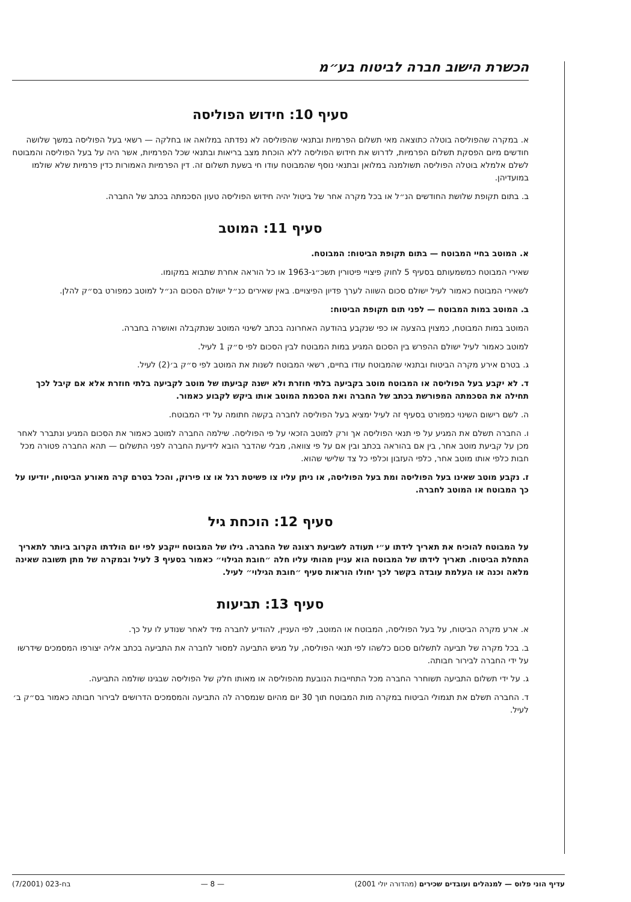הכשרת הישוב חברה לביטוח בע״מ
סעיף 10: חידוש הפוליסה
א. במקרה שהפוליסה בוטלה כתוצאה מאי תשלום הפרמיות ובתנאי שהפוליסה לא נפדתה במלואה או בחלקה — רשאי בעל הפוליסה במשך שלושה חודשים מיום הפסקת תשלום הפרמיות, לדרוש את חידוש הפוליסה ללא הוכחת מצב בריאות ובתנאי שכל הפרמיות, אשר היה על בעל הפוליסה והמבוטח לשלם אלמלא בוטלה הפוליסה תשולמנה במלואן ובתנאי נוסף שהמבוטח עודו חי בשעת תשלום זה. דין הפרמיות האמורות כדין פרמיות שלא שולמו במועדיהן.
ב. בתום תקופת שלושת החודשים הנ״ל או בכל מקרה אחר של ביטול יהיה חידוש הפוליסה טעון הסכמתה בכתב של החברה.
סעיף 11: המוטב
א. המוטב בחיי המבוטח — בתום תקופת הביטוח: המבוטח.
שאירי המבוטח כמשמעותם בסעיף 5 לחוק פיצויי פיטורין תשכ״ג-1963 או כל הוראה אחרת שתבוא במקומו.
לשאירי המבוטח כאמור לעיל ישולם סכום השווה לערך פדיון הפיצויים. באין שאירים כנ״ל ישולם הסכום הנ״ל למוטב כמפורט בס״ק להלן.
ב. המוטב במות המבוטח — לפני תום תקופת הביטוח:
המוטב במות המבוטח, כמצוין בהצעה או כפי שנקבע בהודעה האחרונה בכתב לשינוי המוטב שנתקבלה ואושרה בחברה.
למוטב כאמור לעיל ישולם ההפרש בין הסכום המגיע במות המבוטח לבין הסכום לפי ס״ק 1 לעיל.
ג. בטרם אירע מקרה הביטוח ובתנאי שהמבוטח עודו בחיים, רשאי המבוטח לשנות את המוטב לפי ס״ק ב׳(2) לעיל.
ד. לא יקבע בעל הפוליסה או המבוטח מוטב בקביעה בלתי חוזרת ולא ישנה קביעתו של מוטב לקביעה בלתי חוזרת אלא אם קיבל לכך תחילה את הסכמתה המפורשת בכתב של החברה ואת הסכמת המוטב אותו ביקש לקבוע כאמור.
ה. לשם רישום השינוי כמפורט בסעיף זה לעיל ימציא בעל הפוליסה לחברה בקשה חתומה על ידי המבוטח.
ו. החברה תשלם את המגיע על פי תנאי הפוליסה אך ורק למוטב הזכאי על פי הפוליסה. שילמה החברה למוטב כאמור את הסכום המגיע ונתברר לאחר מכן על קביעת מוטב אחר, בין אם בהוראה בכתב ובין אם על פי צוואה, מבלי שהדבר הובא לידיעת החברה לפני התשלום — תהא החברה פטורה מכל חבות כלפי אותו מוטב אחר, כלפי העזבון וכלפי כל צד שלישי שהוא.
ז. נקבע מוטב שאינו בעל הפוליסה ומת בעל הפוליסה, או ניתן עליו צו פשיטת רגל או צו פירוק, והכל בטרם קרה מאורע הביטוח, יודיעו על כך המבוטח או המוטב לחברה.
סעיף 12: הוכחת גיל
על המבוטח להוכיח את תאריך לידתו ע״י תעודה לשביעת רצונה של החברה. גילו של המבוטח ייקבע לפי יום הולדתו הקרוב ביותר לתאריך התחלת הביטוח. תאריך לידתו של המבוטח הוא עניין מהותי עליו חלה ״חובת הגילוי״ כאמור בסעיף 3 לעיל ובמקרה של מתן תשובה שאינה מלאה וכנה או העלמת עובדה בקשר לכך יחולו הוראות סעיף ״חובת הגילוי״ לעיל.
סעיף 13: תביעות
א. ארע מקרה הביטוח, על בעל הפוליסה, המבוטח או המוטב, לפי העניין, להודיע לחברה מיד לאחר שנודע לו על כך.
ב. בכל מקרה של תביעה לתשלום סכום כלשהו לפי תנאי הפוליסה, על מגיש התביעה למסור לחברה את התביעה בכתב אליה יצורפו המסמכים שידרשו על ידי החברה לבירור חבותה.
ג. על ידי תשלום התביעה תשוחרר החברה מכל התחייבות הנובעת מהפוליסה או מאותו חלק של הפוליסה שבגינו שולמה התביעה.
ד. החברה תשלם את תגמולי הביטוח במקרה מות המבוטח תוך 30 יום מהיום שנמסרה לה התביעה והמסמכים הדרושים לבירור חבותה כאמור בס״ק ב׳ לעיל.
עדיף הוני פלוס — למנהלים ועובדים שכירים (מהדורה יולי 2001) — 8 — בח-023 (7/2001)